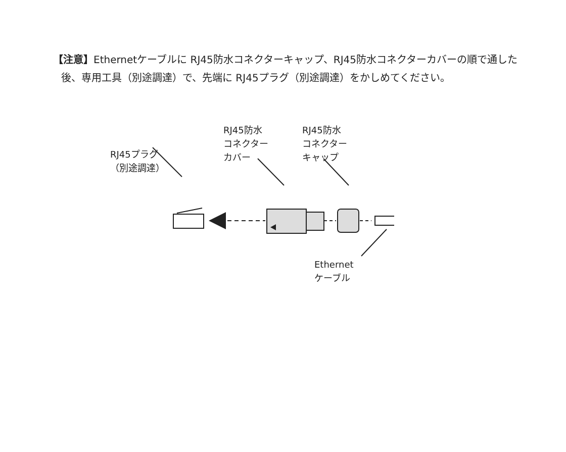【注意】Ethernetケーブルに RJ45防水コネクターキャップ、RJ45防水コネクターカバーの順で通した後、専用工具（別途調達）で、先端に RJ45プラグ（別途調達）をかしめてください。
RJ45プラグ
（別途調達）
RJ45防水
コネクター
カバー
RJ45防水
コネクター
キャップ
Ethernet
ケーブル